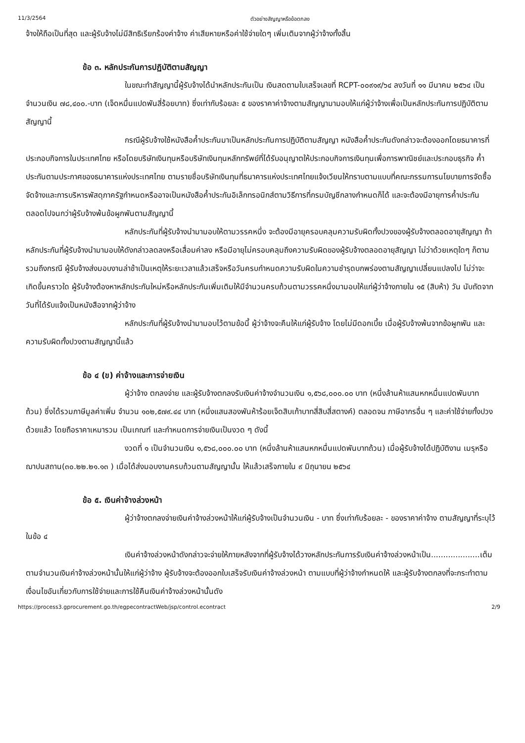11/3/2564 ตัวอย่างสัญญาหรือข้อตกลง
จ้างให้ถือเป็นที่สุด และผู้รับจ้างไม่มีสิทธิเรียกร้องค่าจ้าง ค่าเสียหายหรือค่าใช้จ่ายใดๆ เพิ่มเติมจากผู้ว่าจ้างทั้งสิ้น
ข้อ ๓. หลักประกันการปฏิบัติตามสัญญา
ในขณะทำสัญญานี้ผู้รับจ้างได้นำหลักประกันเป็น เงินสดตามใบเสร็จเลขที่ RCPT-๐๐๙๑๙/๖๔ ลงวันที่ ๑๑ มีนาคม ๒๕๖๔ เป็นจำนวนเงิน ๗๘,๔๐๐.-บาท (เจ็ดหมื่นแปดพันสี่ร้อยบาท) ซึ่งเท่ากับร้อยละ ๕ ของราคาค่าจ้างตามสัญญามามอบให้แก่ผู้ว่าจ้างเพื่อเป็นหลักประกันการปฏิบัติตามสัญญานี้
กรณีผู้รับจ้างใช้หนังสือค้ำประกันมาเป็นหลักประกันการปฏิบัติตามสัญญา หนังสือค้ำประกันดังกล่าวจะต้องออกโดยธนาคารที่ประกอบกิจการในประเทศไทย หรือโดยบริษัทเงินทุนหรือบริษัทเงินทุนหลักทรัพย์ที่ได้รับอนุญาตให้ประกอบกิจการเงินทุนเพื่อการพาณิชย์และประกอบธุรกิจ ค้ำประกันตามประกาศของธนาคารแห่งประเทศไทย ตามรายชื่อบริษัทเงินทุนที่ธนาคารแห่งประเทศไทยแจ้งเวียนให้ทราบตามแบบที่คณะกรรมการนโยบายการจัดซื้อจัดจ้างและการบริหารพัสดุภาครัฐกำหนดหรืออาจเป็นหนังสือค้ำประกันอิเล็กทรอนิกส์ตามวิธีการที่กรมบัญชีกลางกำหนดก็ได้ และจะต้องมีอายุการค้ำประกันตลอดไปจนกว่าผู้รับจ้างพ้นข้อผูกพันตามสัญญานี้
หลักประกันที่ผู้รับจ้างนำมามอบให้ตามวรรคหนึ่ง จะต้องมีอายุครอบคลุมความรับผิดทั้งปวงของผู้รับจ้างตลอดอายุสัญญา ถ้าหลักประกันที่ผู้รับจ้างนำมามอบให้ดังกล่าวลดลงหรือเสื่อมค่าลง หรือมีอายุไม่ครอบคลุมถึงความรับผิดของผู้รับจ้างตลอดอายุสัญญา ไม่ว่าด้วยเหตุใดๆ ก็ตาม รวมถึงกรณี ผู้รับจ้างส่งมอบงานล่าช้าเป็นเหตุให้ระยะเวลาแล้วเสร็จหรือวันครบกำหนดความรับผิดในความชำรุดบกพร่องตามสัญญาเปลี่ยนแปลงไป ไม่ว่าจะเกิดขึ้นคราวใด ผู้รับจ้างต้องหาหลักประกันใหม่หรือหลักประกันเพิ่มเติมให้มีจำนวนครบถ้วนตามวรรคหนึ่งมามอบให้แก่ผู้ว่าจ้างภายใน ๑๕ (สิบห้า) วัน นับถัดจากวันที่ได้รับแจ้งเป็นหนังสือจากผู้ว่าจ้าง
หลักประกันที่ผู้รับจ้างนำมามอบไว้ตามข้อนี้ ผู้ว่าจ้างจะคืนให้แก่ผู้รับจ้าง โดยไม่มีดอกเบี้ย เมื่อผู้รับจ้างพ้นจากข้อผูกพัน และความรับผิดทั้งปวงตามสัญญานี้แล้ว
ข้อ ๔ (ข) ค่าจ้างและการจ่ายเงิน
ผู้ว่าจ้าง ตกลงจ่าย และผู้รับจ้างตกลงรับเงินค่าจ้างจำนวนเงิน ๑,๕๖๘,๐๐๐.๐๐ บาท (หนึ่งล้านห้าแสนหกหมื่นแปดพันบาทถ้วน) ซึ่งได้รวมภาษีมูลค่าเพิ่ม จำนวน ๑๐๒,๕๗๙.๔๔ บาท (หนึ่งแสนสองพันห้าร้อยเจ็ดสิบเก้าบาทสี่สิบสี่สตางค์) ตลอดจน ภาษีอากรอื่น ๆ และค่าใช้จ่ายทั้งปวงด้วยแล้ว โดยถือราคาเหมารวม เป็นเกณฑ์ และกำหนดการจ่ายเงินเป็นงวด ๆ ดังนี้
งวดที่ ๑ เป็นจำนวนเงิน ๑,๕๖๘,๐๐๐.๐๐ บาท (หนึ่งล้านห้าแสนหกหมื่นแปดพันบาทถ้วน) เมื่อผู้รับจ้างได้ปฏิบัติงาน เมรุหรือฌาปนสถาน(๓๐.๒๒.๒๑.๑๓ ) เมื่อได้ส่งมอบงานครบถ้วนตามสัญญานั้น ให้แล้วเสร็จภายใน ๙ มิถุนายน ๒๕๖๔
ข้อ ๕. เงินค่าจ้างล่วงหน้า
ผู้ว่าจ้างตกลงจ่ายเงินค่าจ้างล่วงหน้าให้แก่ผู้รับจ้างเป็นจำนวนเงิน - บาท ซึ่งเท่ากับร้อยละ - ของราคาค่าจ้าง ตามสัญญาที่ระบุไว้ ในข้อ ๔
เงินค่าจ้างล่วงหน้าดังกล่าวจะจ่ายให้ภายหลังจากที่ผู้รับจ้างได้วางหลักประกันการรับเงินค่าจ้างล่วงหน้าเป็น....................เต็มตามจำนวนเงินค่าจ้างล่วงหน้านั้นให้แก่ผู้ว่าจ้าง ผู้รับจ้างจะต้องออกใบเสร็จรับเงินค่าจ้างล่วงหน้า ตามแบบที่ผู้ว่าจ้างกำหนดให้ และผู้รับจ้างตกลงที่จะกระทำตามเงื่อนไขอันเกี่ยวกับการใช้จ่ายและการใช้คืนเงินค่าจ้างล่วงหน้านั้นดัง
https://process3.gprocurement.go.th/egpecontractWeb/jsp/control.econtract 2/9